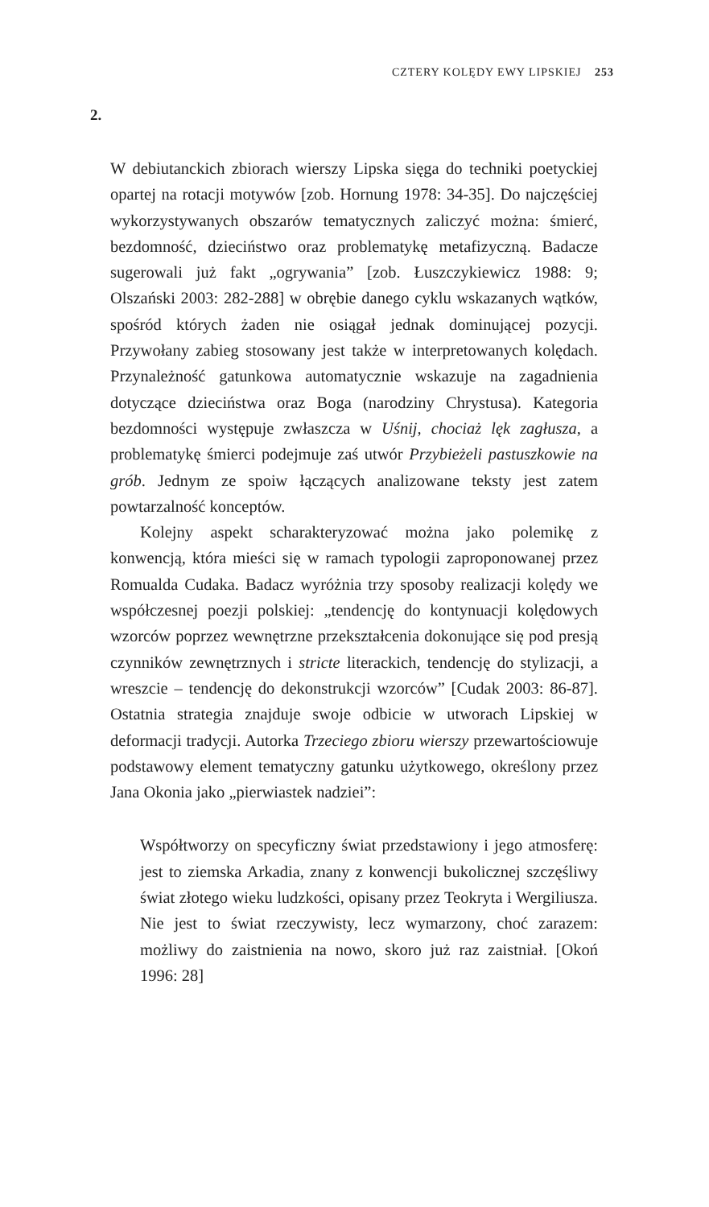CZTERY KOLĘDY EWY LIPSKIEJ 253
2.
W debiutanckich zbiorach wierszy Lipska sięga do techniki poetyckiej opartej na rotacji motywów [zob. Hornung 1978: 34-35]. Do najczęściej wykorzystywanych obszarów tematycznych zaliczyć można: śmierć, bezdomność, dzieciństwo oraz problematykę metafizyczną. Badacze sugerowali już fakt „ogrywania” [zob. Łuszczykiewicz 1988: 9; Olszański 2003: 282-288] w obrębie danego cyklu wskazanych wątków, spośród których żaden nie osiągał jednak dominującej pozycji. Przywołany zabieg stosowany jest także w interpretowanych kolędach. Przynależność gatunkowa automatycznie wskazuje na zagadnienia dotyczące dzieciństwa oraz Boga (narodziny Chrystusa). Kategoria bezdomności występuje zwłaszcza w Uśnij, chociaż lęk zagłusza, a problematykę śmierci podejmuje zaś utwór Przybieżeli pastuszkowie na grób. Jednym ze spoiw łączących analizowane teksty jest zatem powtarzalność konceptów.
Kolejny aspekt scharakteryzować można jako polemikę z konwencją, która mieści się w ramach typologii zaproponowanej przez Romualda Cudaka. Badacz wyróżnia trzy sposoby realizacji kolędy we współczesnej poezji polskiej: „tendencję do kontynuacji kolędowych wzorców poprzez wewnętrzne przekształcenia dokonujące się pod presją czynników zewnętrznych i stricte literackich, tendencję do stylizacji, a wreszcie – tendencję do dekonstrukcji wzorców” [Cudak 2003: 86-87]. Ostatnia strategia znajduje swoje odbicie w utworach Lipskiej w deformacji tradycji. Autorka Trzeciego zbioru wierszy przewartościowuje podstawowy element tematyczny gatunku użytkowego, określony przez Jana Okonia jako „pierwiastek nadziei”:
Współtworzy on specyficzny świat przedstawiony i jego atmosferę: jest to ziemska Arkadia, znany z konwencji bukolicznej szczęśliwy świat złotego wieku ludzkości, opisany przez Teokryta i Wergiliusza. Nie jest to świat rzeczywisty, lecz wymarzony, choć zarazem: możliwy do zaistnienia na nowo, skoro już raz zaistniał. [Okoń 1996: 28]